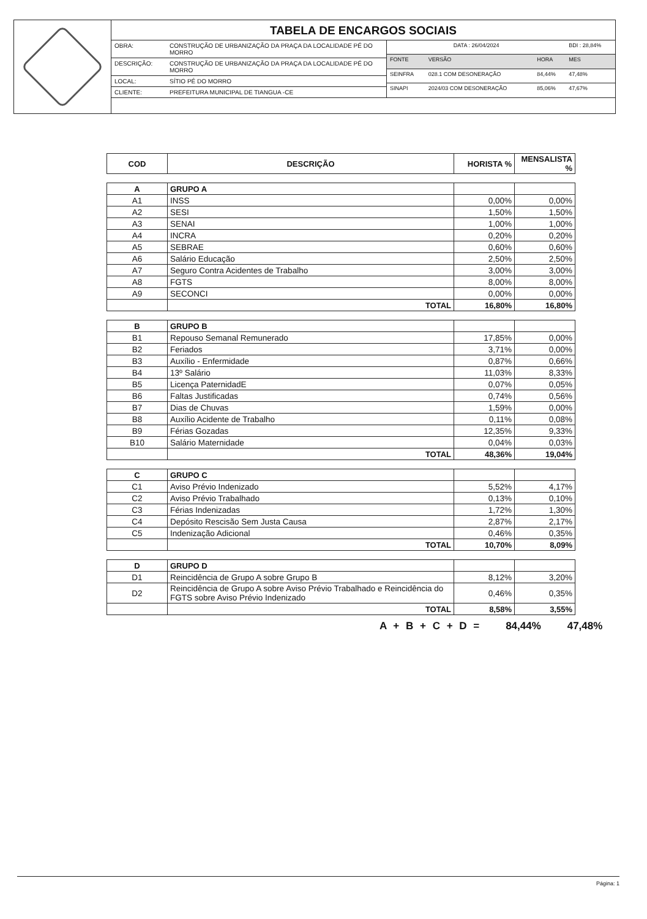TABELA DE ENCARGOS SOCIAIS
| OBRA: | CONSTRUÇÃO DE URBANIZAÇÃO DA PRAÇA DA LOCALIDADE PÉ DO MORRO |
| DESCRIÇÃO: | CONSTRUÇÃO DE URBANIZAÇÃO DA PRAÇA DA LOCALIDADE PÉ DO MORRO |
| LOCAL: | SÍTIO PÉ DO MORRO |
| CLIENTE: | PREFEITURA MUNICIPAL DE TIANGUA -CE |
| DATA : 26/04/2024 | | | BDI : 28,84% |
| FONTE | VERSÃO | HORA | MES |
| SEINFRA | 028.1 COM DESONERAÇÃO | 84,44% | 47,48% |
| SINAPI | 2024/03 COM DESONERAÇÃO | 85,06% | 47,67% |
| COD | DESCRIÇÃO | HORISTA % | MENSALISTA % |
| --- | --- | --- | --- |
| A | GRUPO A | | |
| A1 | INSS | 0,00% | 0,00% |
| A2 | SESI | 1,50% | 1,50% |
| A3 | SENAI | 1,00% | 1,00% |
| A4 | INCRA | 0,20% | 0,20% |
| A5 | SEBRAE | 0,60% | 0,60% |
| A6 | Salário Educação | 2,50% | 2,50% |
| A7 | Seguro Contra Acidentes de Trabalho | 3,00% | 3,00% |
| A8 | FGTS | 8,00% | 8,00% |
| A9 | SECONCI | 0,00% | 0,00% |
| | TOTAL | 16,80% | 16,80% |
| B | GRUPO B | | |
| B1 | Repouso Semanal Remunerado | 17,85% | 0,00% |
| B2 | Feriados | 3,71% | 0,00% |
| B3 | Auxílio - Enfermidade | 0,87% | 0,66% |
| B4 | 13º Salário | 11,03% | 8,33% |
| B5 | Licença PaternidadE | 0,07% | 0,05% |
| B6 | Faltas Justificadas | 0,74% | 0,56% |
| B7 | Dias de Chuvas | 1,59% | 0,00% |
| B8 | Auxílio Acidente de Trabalho | 0,11% | 0,08% |
| B9 | Férias Gozadas | 12,35% | 9,33% |
| B10 | Salário Maternidade | 0,04% | 0,03% |
| | TOTAL | 48,36% | 19,04% |
| C | GRUPO C | | |
| C1 | Aviso Prévio Indenizado | 5,52% | 4,17% |
| C2 | Aviso Prévio Trabalhado | 0,13% | 0,10% |
| C3 | Férias Indenizadas | 1,72% | 1,30% |
| C4 | Depósito Rescisão Sem Justa Causa | 2,87% | 2,17% |
| C5 | Indenização Adicional | 0,46% | 0,35% |
| | TOTAL | 10,70% | 8,09% |
| D | GRUPO D | | |
| D1 | Reincidência de Grupo A sobre Grupo B | 8,12% | 3,20% |
| D2 | Reincidência de Grupo A sobre Aviso Prévio Trabalhado e Reincidência do FGTS sobre Aviso Prévio Indenizado | 0,46% | 0,35% |
| | TOTAL | 8,58% | 3,55% |
A + B + C + D = 84,44% 47,48%
Página: 1